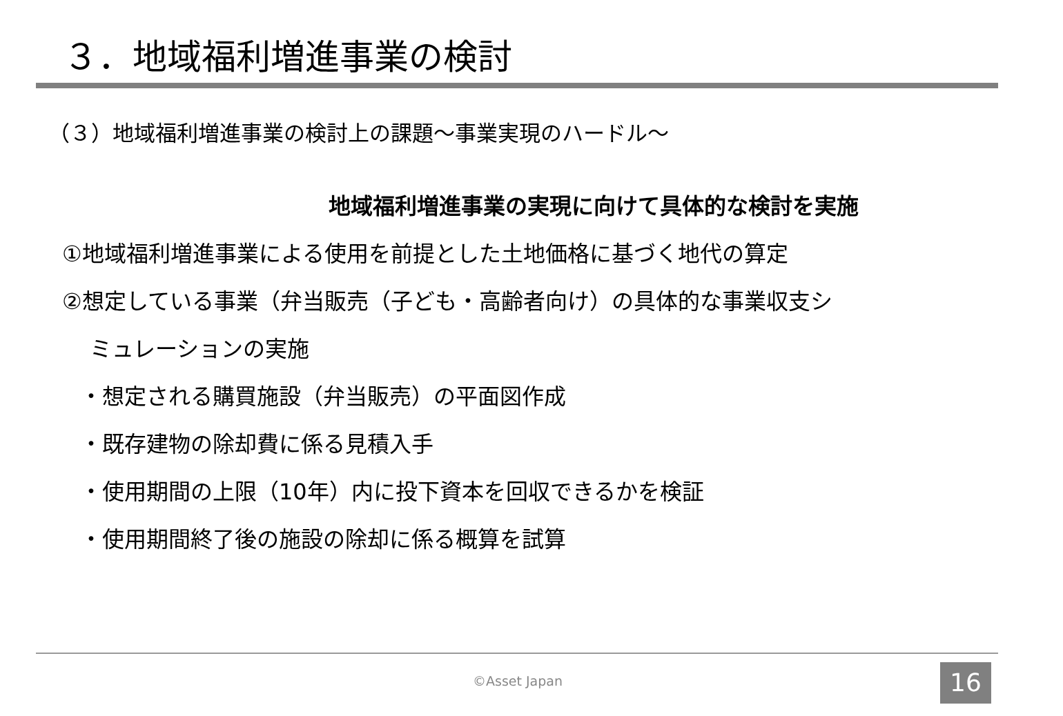３．地域福利増進事業の検討
（３）地域福利増進事業の検討上の課題～事業実現のハードル～
地域福利増進事業の実現に向けて具体的な検討を実施
①地域福利増進事業による使用を前提とした土地価格に基づく地代の算定
②想定している事業（弁当販売（子ども・高齢者向け）の具体的な事業収支シ
ミュレーションの実施
・想定される購買施設（弁当販売）の平面図作成
・既存建物の除却費に係る見積入手
・使用期間の上限（10年）内に投下資本を回収できるかを検証
・使用期間終了後の施設の除却に係る概算を試算
©Asset Japan 16